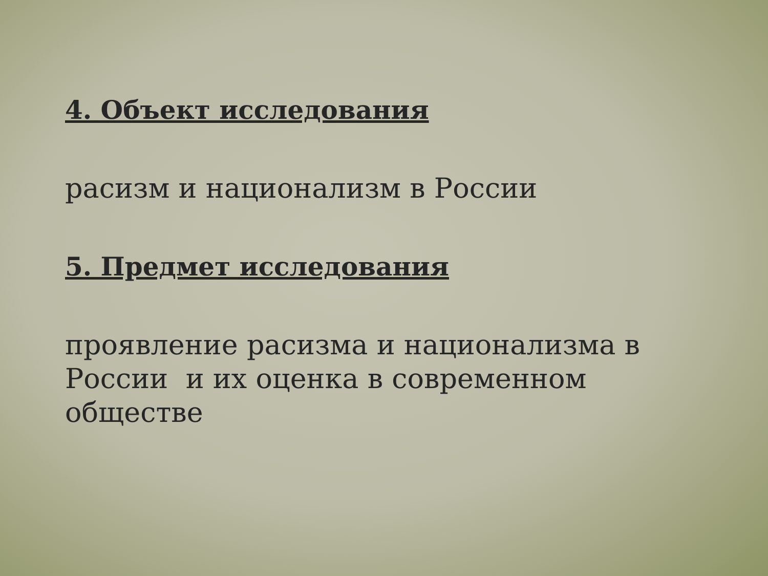4. Объект исследования
расизм и национализм в России
5. Предмет исследования
проявление расизма и национализма в России и их оценка в современном обществе